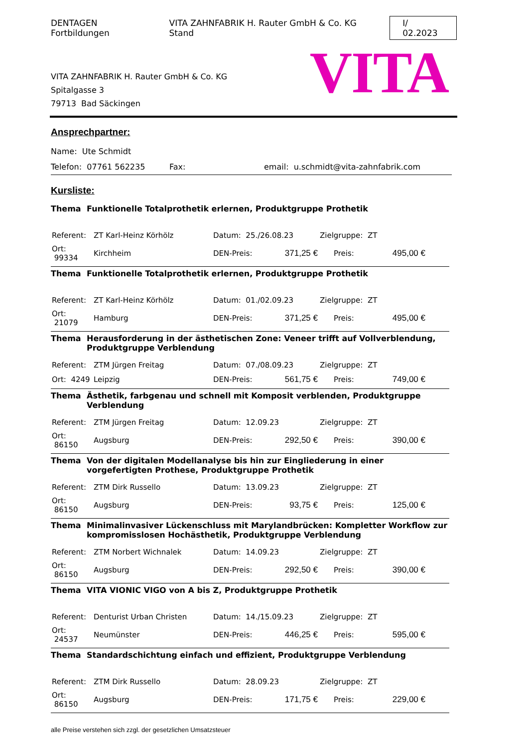DENTAGEN Fortbildungen VITA ZAHNFABRIK H. Rauter GmbH & Co. KG Stand I/ 02.2023
VITA ZAHNFABRIK H. Rauter GmbH & Co. KG
Spitalgasse 3
79713 Bad Säckingen
VITA
Ansprechpartner:
Name: Ute Schmidt
Telefon: 07761 562235 Fax: email: u.schmidt@vita-zahnfabrik.com
Kursliste:
Thema Funktionelle Totalprothetik erlernen, Produktgruppe Prothetik
| Referent: | ZT Karl-Heinz Körhölz | Datum: 25./26.08.23 | | Zielgruppe: ZT | |
| Ort: 99334 | Kirchheim | DEN-Preis: | 371,25 € | Preis: | 495,00 € |
Thema Funktionelle Totalprothetik erlernen, Produktgruppe Prothetik
| Referent: | ZT Karl-Heinz Körhölz | Datum: 01./02.09.23 | | Zielgruppe: ZT | |
| Ort: 21079 | Hamburg | DEN-Preis: | 371,25 € | Preis: | 495,00 € |
Thema Herausforderung in der ästhetischen Zone: Veneer trifft auf Vollverblendung, Produktgruppe Verblendung
| Referent: | ZTM Jürgen Freitag | Datum: 07./08.09.23 | | Zielgruppe: ZT | |
| Ort: 4249 | Leipzig | DEN-Preis: | 561,75 € | Preis: | 749,00 € |
Thema Ästhetik, farbgenau und schnell mit Komposit verblenden, Produktgruppe Verblendung
| Referent: | ZTM Jürgen Freitag | Datum: 12.09.23 | | Zielgruppe: ZT | |
| Ort: 86150 | Augsburg | DEN-Preis: | 292,50 € | Preis: | 390,00 € |
Thema Von der digitalen Modellanalyse bis hin zur Eingliederung in einer vorgefertigten Prothese, Produktgruppe Prothetik
| Referent: | ZTM Dirk Russello | Datum: 13.09.23 | | Zielgruppe: ZT | |
| Ort: 86150 | Augsburg | DEN-Preis: | 93,75 € | Preis: | 125,00 € |
Thema Minimalinvasiver Lückenschluss mit Marylandbrücken: Kompletter Workflow zur kompromisslosen Hochästhetik, Produktgruppe Verblendung
| Referent: | ZTM Norbert Wichnalek | Datum: 14.09.23 | | Zielgruppe: ZT | |
| Ort: 86150 | Augsburg | DEN-Preis: | 292,50 € | Preis: | 390,00 € |
Thema VITA VIONIC VIGO von A bis Z, Produktgruppe Prothetik
| Referent: | Denturist Urban Christen | Datum: 14./15.09.23 | | Zielgruppe: ZT | |
| Ort: 24537 | Neumünster | DEN-Preis: | 446,25 € | Preis: | 595,00 € |
Thema Standardschichtung einfach und effizient, Produktgruppe Verblendung
| Referent: | ZTM Dirk Russello | Datum: 28.09.23 | | Zielgruppe: ZT | |
| Ort: 86150 | Augsburg | DEN-Preis: | 171,75 € | Preis: | 229,00 € |
alle Preise verstehen sich zzgl. der gesetzlichen Umsatzsteuer